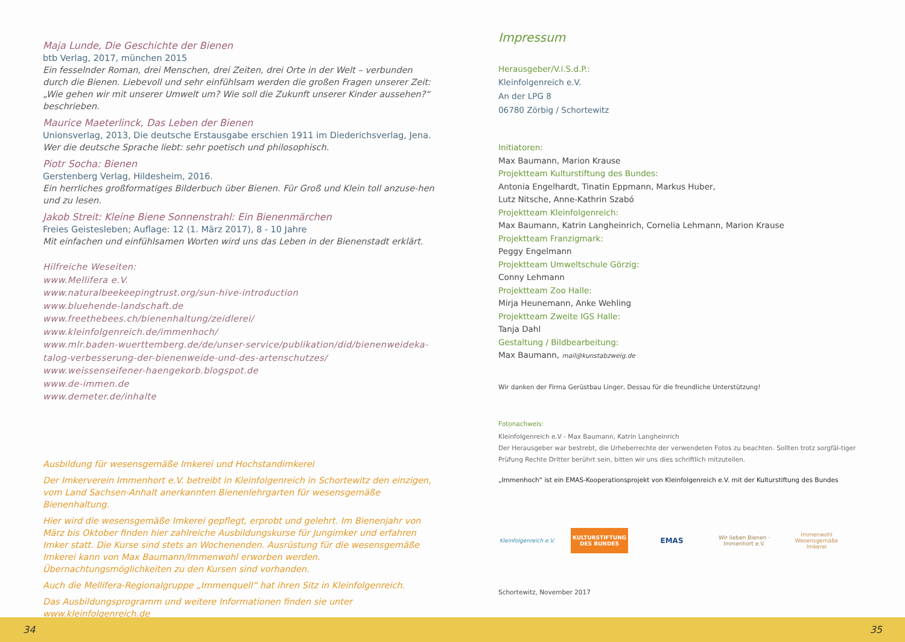Maja Lunde, Die Geschichte der Bienen
btb Verlag, 2017, münchen 2015
Ein fesselnder Roman, drei Menschen, drei Zeiten, drei Orte in der Welt – verbunden durch die Bienen. Liebevoll und sehr einfühlsam werden die großen Fragen unserer Zeit: „Wie gehen wir mit unserer Umwelt um? Wie soll die Zukunft unserer Kinder aussehen?“ beschrieben.
Maurice Maeterlinck, Das Leben der Bienen
Unionsverlag, 2013, Die deutsche Erstausgabe erschien 1911 im Diederichsverlag, Jena.
Wer die deutsche Sprache liebt: sehr poetisch und philosophisch.
Piotr Socha: Bienen
Gerstenberg Verlag, Hildesheim, 2016.
Ein herrliches großformatiges Bilderbuch über Bienen. Für Groß und Klein toll anzuse-hen und zu lesen.
Jakob Streit: Kleine Biene Sonnenstrahl: Ein Bienenmärchen
Freies Geistesleben; Auflage: 12 (1. März 2017), 8 - 10 Jahre
Mit einfachen und einfühlsamen Worten wird uns das Leben in der Bienenstadt erklärt.
Hilfreiche Weseiten:
www.Mellifera e.V.
www.naturalbeekeepingtrust.org/sun-hive-introduction
www.bluehende-landschaft.de
www.freethebees.ch/bienenhaltung/zeidlerei/
www.kleinfolgenreich.de/immenhoch/
www.mlr.baden-wuerttemberg.de/de/unser-service/publikation/did/bienenweideka-talog-verbesserung-der-bienenweide-und-des-artenschutzes/
www.weissenseifener-haengekorb.blogspot.de
www.de-immen.de
www.demeter.de/inhalte
Ausbildung für wesensgemäße Imkerei und Hochstandimkerei
Der Imkerverein Immenhort e.V. betreibt in Kleinfolgenreich in Schortewitz den einzigen, vom Land Sachsen-Anhalt anerkannten Bienenlehrgarten für wesensgemäße Bienenhaltung.
Hier wird die wesensgemäße Imkerei gepflegt, erprobt und gelehrt. Im Bienenjahr von März bis Oktober finden hier zahlreiche Ausbildungskurse für Jungimker und erfahren Imker statt. Die Kurse sind stets an Wochenenden. Ausrüstung für die wesensgemäße Imkerei kann von Max Baumann/Immenwohl erworben werden.
Übernachtungsmöglichkeiten zu den Kursen sind vorhanden.
Auch die Mellifera-Regionalgruppe „Immenquell“ hat ihren Sitz in Kleinfolgenreich.
Das Ausbildungsprogramm und weitere Informationen finden sie unter www.kleinfolgenreich.de
Impressum
Herausgeber/V.i.S.d.P.:
Kleinfolgenreich e.V.
An der LPG 8
06780 Zörbig / Schortewitz
Initiatoren:
Max Baumann, Marion Krause
Projektteam Kulturstiftung des Bundes:
Antonia Engelhardt, Tinatin Eppmann, Markus Huber,
Lutz Nitsche, Anne-Kathrin Szabó
Projektteam Kleinfolgenreich:
Max Baumann, Katrin Langheinrich, Cornelia Lehmann, Marion Krause
Projektteam Franzigmark:
Peggy Engelmann
Projektteam Umweltschule Görzig:
Conny Lehmann
Projektteam Zoo Halle:
Mirja Heunemann, Anke Wehling
Projektteam Zweite IGS Halle:
Tanja Dahl
Gestaltung / Bildbearbeitung:
Max Baumann, mail@kunstabzweig.de
Wir danken der Firma Gerüstbau Linger, Dessau für die freundliche Unterstützung!
Fotonachweis:
Kleinfolgenreich e.V - Max Baumann, Katrin Langheinrich
Der Herausgeber war bestrebt, die Urheberrechte der verwendeten Fotos zu beachten. Sollten trotz sorgfäl-tiger Prüfung Rechte Dritter berührt sein, bitten wir uns dies schriftlich mitzuteilen.
„Immenhoch“ ist ein EMAS-Kooperationsprojekt von Kleinfolgenreich e.V. mit der Kulturstiftung des Bundes
Kleinfolgenreich e.V.
KULTURSTIFTUNG DES BUNDES
EMAS
Wir lieben Bienen · Immenhort e.V.
Immenwohl
Wesensgemäße Imkerei
Schortewitz, November 2017
34 35